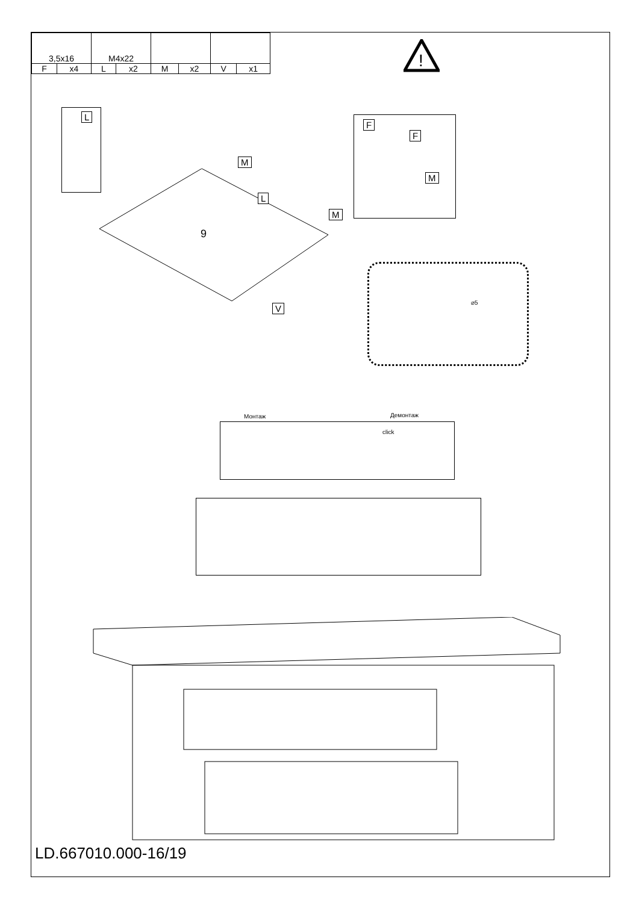| 3,5x16 | | M4x22 | | | | | |
| F | x4 | L | x2 | M | x2 | V | x1 |
!
L
M
L
M
9
V
F
F
M
⌀5
Монтаж Демонтаж
click
LD.667010.000-16/19